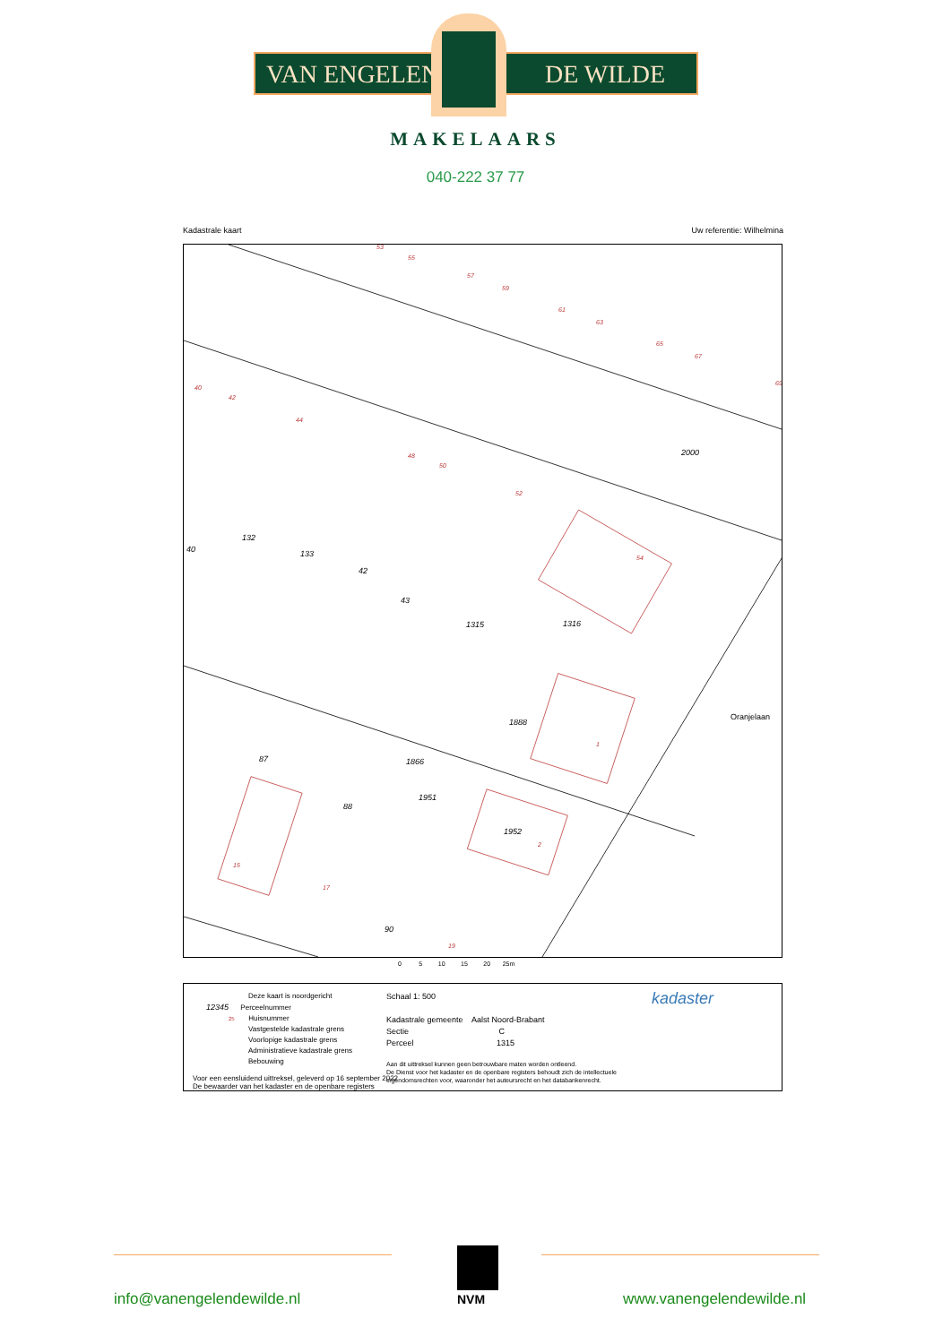VAN ENGELEN DE WILDE
MAKELAARS
040-222 37 77
Kadastrale kaart Uw referentie: Wilhelmina
2000
132
133
42
43
1315
1316
40
1888
87
88
1952
90
Oranjelaan
1866
1951
53
55
57
59
61
63
65
67
69
40
42
44
48
50
52
54
1
2
15
17
19
0 5 10 15 20 25m
Deze kaart is noordgericht
12345 Perceelnummer
25 Huisnummer
Vastgestelde kadastrale grens
Voorlopige kadastrale grens
Administratieve kadastrale grens
Bebouwing
Voor een eensluidend uittreksel, geleverd op 16 september 2022
De bewaarder van het kadaster en de openbare registers
Schaal 1: 500
Kadastrale gemeente Aalst Noord-Brabant
Sectie C
Perceel 1315
Aan dit uittreksel kunnen geen betrouwbare maten worden ontleend.
De Dienst voor het kadaster en de openbare registers behoudt zich de intellectuele
eigendomsrechten voor, waaronder het auteursrecht en het databankenrecht.
kadaster
NVM
info@vanengelendewilde.nl www.vanengelendewilde.nl